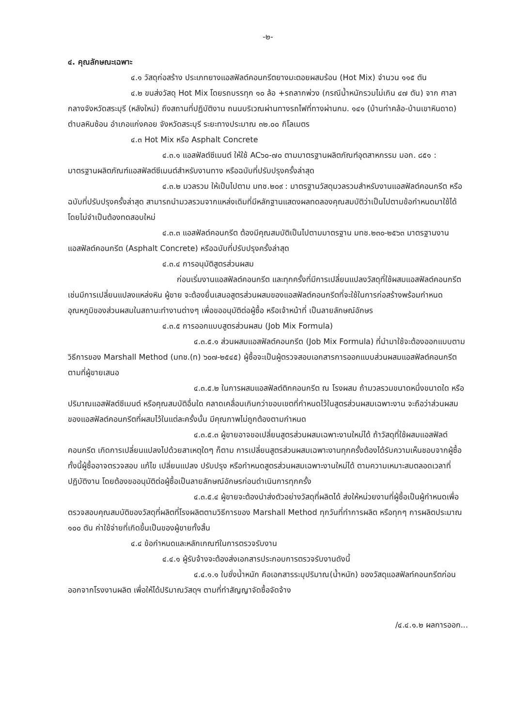-๒-
๔. คุณลักษณะเฉพาะ
๔.๑ วัสดุก่อสร้าง ประเภทยางแอสฟัลต์คอนกรีตยางมะตอยผสมร้อน (Hot Mix) จำนวน ๑๑๕ ตัน
๔.๒ ขนส่งวัสดุ Hot Mix โดยรถบรรทุก ๑๐ ล้อ +รถลากพ่วง (กรณีน้ำหนักรวมไม่เกิน ๔๗ ตัน) จาก ศาลากลางจังหวัดสระบุรี (หลังใหม่) ถึงสถานที่ปฏิบัติงาน ถนนบริเวณผ่านทางรถไฟที่ทางผ่านกม. ๑๔๑ (บ้านท่าคล้อ-บ้านเขาหินดาด) ตำบลหินซ้อน อำเภอแก่งคอย จังหวัดสระบุรี ระยะทางประมาณ ๓๒.๐๐ กิโลเมตร
๔.๓ Hot Mix หรือ Asphalt Concrete
๔.๓.๑ แอสฟัลต์ซีเมนต์ ให้ใช้ AC๖๐-๗๐ ตามมาตรฐานผลิตภัณฑ์อุตสาหกรรม มอก. ๘๕๑ : มาตรฐานผลิตภัณฑ์แอสฟัลต์ซีเมนต์สำหรับงานทาง หรือฉบับที่ปรับปรุงครั้งล่าสุด
๔.๓.๒ มวลรวม ให้เป็นไปตาม มทช.๒๐๙ : มาตรฐานวัสดุมวลรวมสำหรับงานแอสฟัลต์คอนกรีต หรือฉบับที่ปรับปรุงครั้งล่าสุด สามารถนำมวลรวมจากแหล่งเดิมที่มีหลักฐานแสดงผลทดลองคุณสมบัติว่าเป็นไปตามข้อกำหนดมาใช้ได้โดยไม่จำเป็นต้องทดสอบใหม่
๔.๓.๓ แอสฟัลต์คอนกรีต ต้องมีคุณสมบัติเป็นไปตามมาตรฐาน มทช.๒๓๐-๒๕๖๓ มาตรฐานงานแอสฟัลต์คอนกรีต (Asphalt Concrete) หรือฉบับที่ปรับปรุงครั้งล่าสุด
๔.๓.๔ การอนุมัติสูตรส่วนผสม
ก่อนเริ่มงานแอสฟัลต์คอนกรีต และทุกครั้งที่มีการเปลี่ยนแปลงวัสดุที่ใช้ผสมแอสฟัลต์คอนกรีต เช่นมีการเปลี่ยนแปลงแหล่งหิน ผู้ขาย จะต้องยื่นเสนอสูตรส่วนผสมของแอสฟัลต์คอนกรีตที่จะใช้ในการก่อสร้างพร้อมกำหนดอุณหภูมิของส่วนผสมในสถานะทำงานต่างๆ เพื่อขออนุมัติต่อผู้ซื้อ หรือเจ้าหน้าที่ เป็นลายลักษณ์อักษร
๔.๓.๕ การออกแบบสูตรส่วนผสม (Job Mix Formula)
๔.๓.๕.๑ ส่วนผสมแอสฟัลต์คอนกรีต (Job Mix Formula) ที่นำมาใช้จะต้องออกแบบตามวิธีการของ Marshall Method (มทช.(ท) ๖๐๗-๒๕๔๕) ผู้ซื้อจะเป็นผู้ตรวจสอบเอกสารการออกแบบส่วนผสมแอสฟัลต์คอนกรีตตามที่ผู้ขายเสนอ
๔.๓.๕.๒ ในการผสมแอสฟัลต์ติกคอนกรีต ณ โรงผสม ถ้ามวลรวมขนาดหนึ่งขนาดใด หรือปริมาณแอสฟัลต์ซีเมนต์ หรือคุณสมบัติอื่นใด คลาดเคลื่อนเกินกว่าขอบเขตที่กำหนดไว้ในสูตรส่วนผสมเฉพาะงาน จะถือว่าส่วนผสมของแอสฟัลต์คอนกรีตที่ผสมไว้ในแต่ละครั้งนั้น มีคุณภาพไม่ถูกต้องตามกำหนด
๔.๓.๕.๓ ผู้ขายอาจขอเปลี่ยนสูตรส่วนผสมเฉพาะงานใหม่ได้ ถ้าวัสดุที่ใช้ผสมแอสฟัลต์คอนกรีต เกิดการเปลี่ยนแปลงไปด้วยสาเหตุใดๆ ก็ตาม การเปลี่ยนสูตรส่วนผสมเฉพาะงานทุกครั้งต้องได้รับความเห็นชอบจากผู้ซื้อ ทั้งนี้ผู้ซื้ออาจตรวจสอบ แก้ไข เปลี่ยนแปลง ปรับปรุง หรือกำหนดสูตรส่วนผสมเฉพาะงานใหม่ได้ ตามความเหมาะสมตลอดเวลาที่ปฏิบัติงาน โดยต้องขออนุมัติต่อผู้ซื้อเป็นลายลักษณ์อักษรก่อนดำเนินการทุกครั้ง
๔.๓.๕.๔ ผู้ขายจะต้องนำส่งตัวอย่างวัสดุที่ผลิตได้ ส่งให้หน่วยงานที่ผู้ซื้อเป็นผู้กำหนดเพื่อตรวจสอบคุณสมบัติของวัสดุที่ผลิตที่โรงผลิตตามวิธีการของ Marshall Method ทุกวันที่ทำการผลิต หรือทุกๆ การผลิตประมาณ ๑๐๐ ตัน ค่าใช้จ่ายที่เกิดขึ้นเป็นของผู้ขายทั้งสิ้น
๔.๔ ข้อกำหนดและหลักเกณฑ์ในการตรวจรับงาน
๔.๔.๑ ผู้รับจ้างจะต้องส่งเอกสารประกอบการตรวจรับงานดังนี้
๔.๔.๑.๑ ใบชั่งน้ำหนัก คือเอกสารระบุปริมาณ(น้ำหนัก) ของวัสดุแอสฟัลท์คอนกรีตก่อนออกจากโรงงานผลิต เพื่อให้ได้ปริมาณวัสดุฯ ตามที่ทำสัญญาจัดซื้อจัดจ้าง
/๔.๔.๑.๒ ผลการออก...